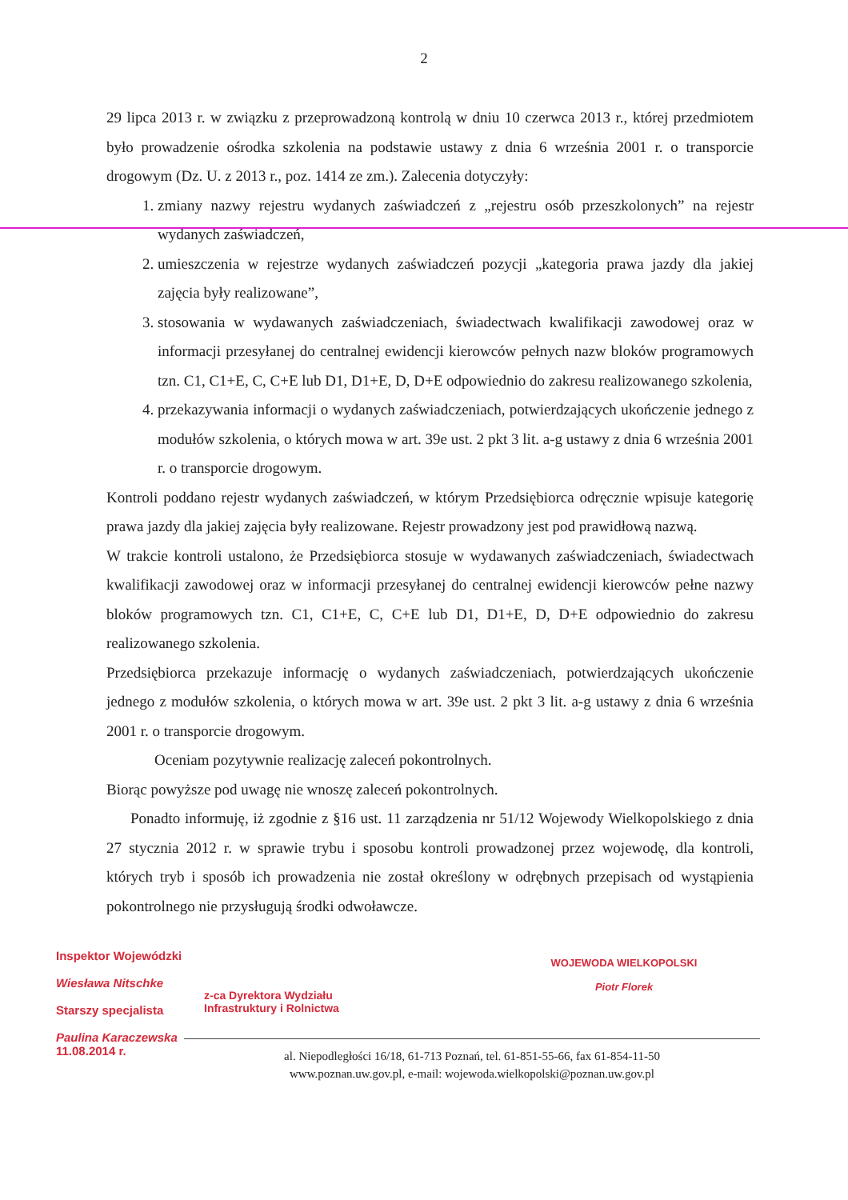2
29 lipca 2013 r. w związku z przeprowadzoną kontrolą w dniu 10 czerwca 2013 r., której przedmiotem było prowadzenie ośrodka szkolenia na podstawie ustawy z dnia 6 września 2001 r. o transporcie drogowym (Dz. U. z 2013 r., poz. 1414 ze zm.). Zalecenia dotyczyły:
1. zmiany nazwy rejestru wydanych zaświadczeń z „rejestru osób przeszkolonych” na rejestr wydanych zaświadczeń,
2. umieszczenia w rejestrze wydanych zaświadczeń pozycji „kategoria prawa jazdy dla jakiej zajęcia były realizowane”,
3. stosowania w wydawanych zaświadczeniach, świadectwach kwalifikacji zawodowej oraz w informacji przesyłanej do centralnej ewidencji kierowców pełnych nazw bloków programowych tzn. C1, C1+E, C, C+E lub D1, D1+E, D, D+E odpowiednio do zakresu realizowanego szkolenia,
4. przekazywania informacji o wydanych zaświadczeniach, potwierdzających ukończenie jednego z modułów szkolenia, o których mowa w art. 39e ust. 2 pkt 3 lit. a-g ustawy z dnia 6 września 2001 r. o transporcie drogowym.
Kontroli poddano rejestr wydanych zaświadczeń, w którym Przedsiębiorca odręcznie wpisuje kategorię prawa jazdy dla jakiej zajęcia były realizowane. Rejestr prowadzony jest pod prawidłową nazwą.
W trakcie kontroli ustalono, że Przedsiębiorca stosuje w wydawanych zaświadczeniach, świadectwach kwalifikacji zawodowej oraz w informacji przesyłanej do centralnej ewidencji kierowców pełne nazwy bloków programowych tzn. C1, C1+E, C, C+E lub D1, D1+E, D, D+E odpowiednio do zakresu realizowanego szkolenia.
Przedsiębiorca przekazuje informację o wydanych zaświadczeniach, potwierdzających ukończenie jednego z modułów szkolenia, o których mowa w art. 39e ust. 2 pkt 3 lit. a-g ustawy z dnia 6 września 2001 r. o transporcie drogowym.
Oceniam pozytywnie realizację zaleceń pokontrolnych.
Biorąc powyższe pod uwagę nie wnoszę zaleceń pokontrolnych.
Ponadto informuję, iż zgodnie z §16 ust. 11 zarządzenia nr 51/12 Wojewody Wielkopolskiego z dnia 27 stycznia 2012 r. w sprawie trybu i sposobu kontroli prowadzonej przez wojewodę, dla kontroli, których tryb i sposób ich prowadzenia nie został określony w odrębnych przepisach od wystąpienia pokontrolnego nie przysługują środki odwoławcze.
Inspektor Wojewódzki
Wiesława Nitschke
Starszy specjalista
Paulina Karaczewska
11.08.2014 r.
z-ca Dyrektora Wydziału
Infrastruktury i Rolnictwa
WOJEWODA WIELKOPOLSKI
Piotr Florek
al. Niepodległości 16/18, 61-713 Poznań, tel. 61-851-55-66, fax 61-854-11-50
www.poznan.uw.gov.pl, e-mail: wojewoda.wielkopolski@poznan.uw.gov.pl